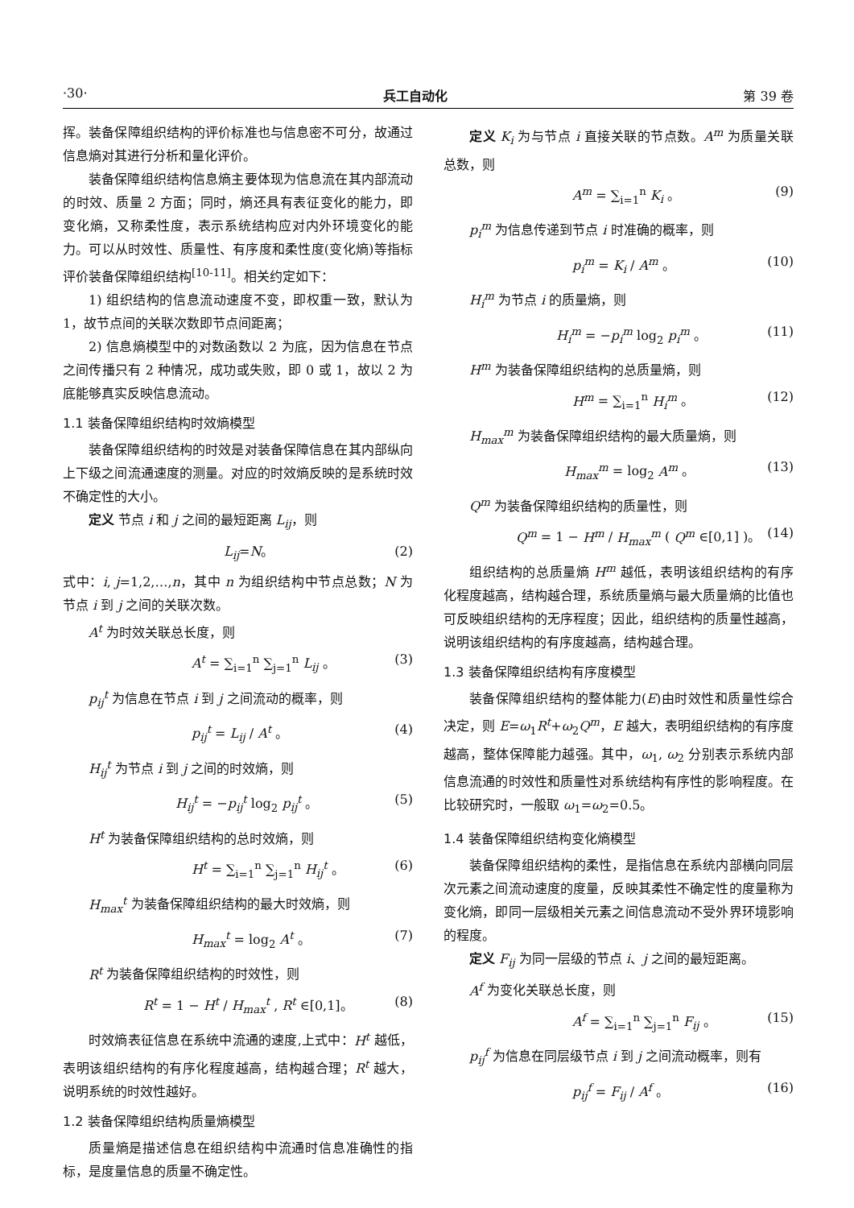·30· 兵工自动化 第 39 卷
挥。装备保障组织结构的评价标准也与信息密不可分，故通过信息熵对其进行分析和量化评价。
装备保障组织结构信息熵主要体现为信息流在其内部流动的时效、质量 2 方面；同时，熵还具有表征变化的能力，即变化熵，又称柔性度，表示系统结构应对内外环境变化的能力。可以从时效性、质量性、有序度和柔性度(变化熵)等指标评价装备保障组织结构<sup>[10-11]</sup>。相关约定如下：
1) 组织结构的信息流动速度不变，即权重一致，默认为 1，故节点间的关联次数即节点间距离；
2) 信息熵模型中的对数函数以 2 为底，因为信息在节点之间传播只有 2 种情况，成功或失败，即 0 或 1，故以 2 为底能够真实反映信息流动。
1.1 装备保障组织结构时效熵模型
装备保障组织结构的时效是对装备保障信息在其内部纵向上下级之间流通速度的测量。对应的时效熵反映的是系统时效不确定性的大小。
定义 节点 i 和 j 之间的最短距离 L<sub>ij</sub>，则
L<sub>ij</sub>=N。 (2)
式中：i, j=1,2,…,n，其中 n 为组织结构中节点总数；N 为节点 i 到 j 之间的关联次数。
A<sup>t</sup> 为时效关联总长度，则
A<sup>t</sup> = ∑<sub>i=1</sub><sup>n</sup> ∑<sub>j=1</sub><sup>n</sup> L<sub>ij</sub> 。 (3)
p<sub>ij</sub><sup>t</sup> 为信息在节点 i 到 j 之间流动的概率，则
p<sub>ij</sub><sup>t</sup> = L<sub>ij</sub> / A<sup>t</sup> 。 (4)
H<sub>ij</sub><sup>t</sup> 为节点 i 到 j 之间的时效熵，则
H<sub>ij</sub><sup>t</sup> = −p<sub>ij</sub><sup>t</sup> log<sub>2</sub> p<sub>ij</sub><sup>t</sup> 。 (5)
H<sup>t</sup> 为装备保障组织结构的总时效熵，则
H<sup>t</sup> = ∑<sub>i=1</sub><sup>n</sup> ∑<sub>j=1</sub><sup>n</sup> H<sub>ij</sub><sup>t</sup> 。 (6)
H<sub>max</sub><sup>t</sup> 为装备保障组织结构的最大时效熵，则
H<sub>max</sub><sup>t</sup> = log<sub>2</sub> A<sup>t</sup> 。 (7)
R<sup>t</sup> 为装备保障组织结构的时效性，则
R<sup>t</sup> = 1 − H<sup>t</sup> / H<sub>max</sub><sup>t</sup> , R<sup>t</sup> ∈[0,1]。 (8)
时效熵表征信息在系统中流通的速度,上式中：H<sup>t</sup> 越低，表明该组织结构的有序化程度越高，结构越合理；R<sup>t</sup> 越大，说明系统的时效性越好。
1.2 装备保障组织结构质量熵模型
质量熵是描述信息在组织结构中流通时信息准确性的指标，是度量信息的质量不确定性。
定义 K<sub>i</sub> 为与节点 i 直接关联的节点数。A<sup>m</sup> 为质量关联总数，则
A<sup>m</sup> = ∑<sub>i=1</sub><sup>n</sup> K<sub>i</sub> 。 (9)
p<sub>i</sub><sup>m</sup> 为信息传递到节点 i 时准确的概率，则
p<sub>i</sub><sup>m</sup> = K<sub>i</sub> / A<sup>m</sup> 。 (10)
H<sub>i</sub><sup>m</sup> 为节点 i 的质量熵，则
H<sub>i</sub><sup>m</sup> = −p<sub>i</sub><sup>m</sup> log<sub>2</sub> p<sub>i</sub><sup>m</sup> 。 (11)
H<sup>m</sup> 为装备保障组织结构的总质量熵，则
H<sup>m</sup> = ∑<sub>i=1</sub><sup>n</sup> H<sub>i</sub><sup>m</sup> 。 (12)
H<sub>max</sub><sup>m</sup> 为装备保障组织结构的最大质量熵，则
H<sub>max</sub><sup>m</sup> = log<sub>2</sub> A<sup>m</sup> 。 (13)
Q<sup>m</sup> 为装备保障组织结构的质量性，则
Q<sup>m</sup> = 1 − H<sup>m</sup> / H<sub>max</sub><sup>m</sup> ( Q<sup>m</sup> ∈[0,1] )。 (14)
组织结构的总质量熵 H<sup>m</sup> 越低，表明该组织结构的有序化程度越高，结构越合理，系统质量熵与最大质量熵的比值也可反映组织结构的无序程度；因此，组织结构的质量性越高，说明该组织结构的有序度越高，结构越合理。
1.3 装备保障组织结构有序度模型
装备保障组织结构的整体能力(E)由时效性和质量性综合决定，则 E=ω<sub>1</sub>R<sup>t</sup>+ω<sub>2</sub>Q<sup>m</sup>，E 越大，表明组织结构的有序度越高，整体保障能力越强。其中，ω<sub>1</sub>, ω<sub>2</sub> 分别表示系统内部信息流通的时效性和质量性对系统结构有序性的影响程度。在比较研究时，一般取 ω<sub>1</sub>=ω<sub>2</sub>=0.5。
1.4 装备保障组织结构变化熵模型
装备保障组织结构的柔性，是指信息在系统内部横向同层次元素之间流动速度的度量，反映其柔性不确定性的度量称为变化熵，即同一层级相关元素之间信息流动不受外界环境影响的程度。
定义 F<sub>ij</sub> 为同一层级的节点 i、j 之间的最短距离。
A<sup>f</sup> 为变化关联总长度，则
A<sup>f</sup> = ∑<sub>i=1</sub><sup>n</sup> ∑<sub>j=1</sub><sup>n</sup> F<sub>ij</sub> 。 (15)
p<sub>ij</sub><sup>f</sup> 为信息在同层级节点 i 到 j 之间流动概率，则有
p<sub>ij</sub><sup>f</sup> = F<sub>ij</sub> / A<sup>f</sup> 。 (16)